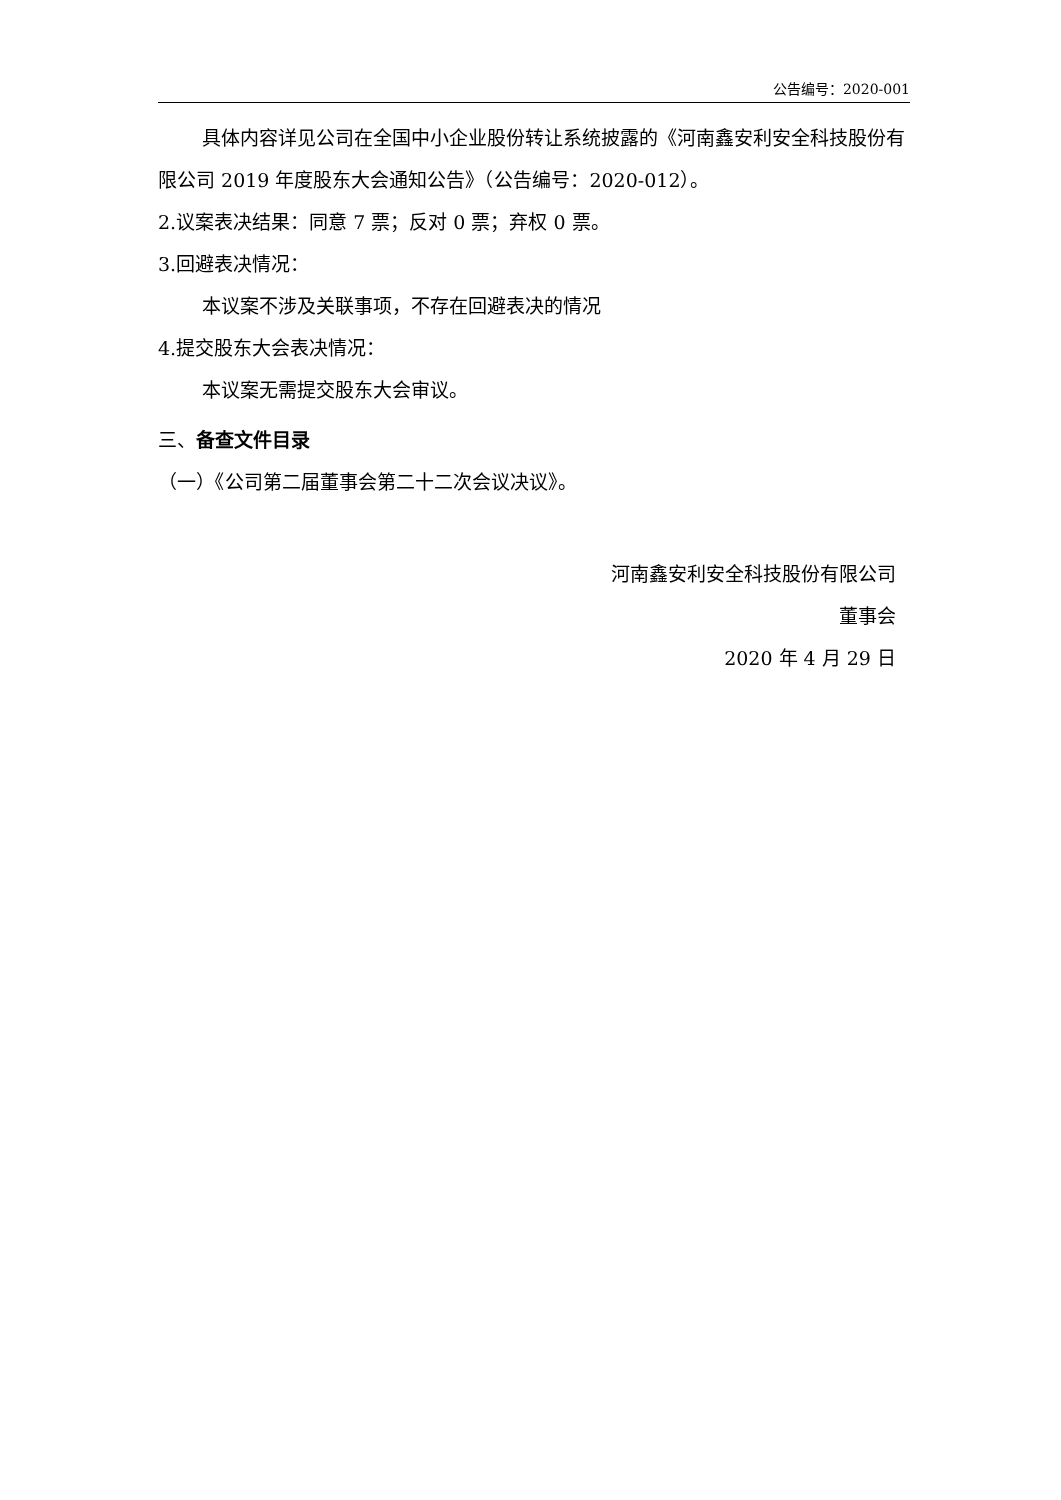公告编号：2020-001
具体内容详见公司在全国中小企业股份转让系统披露的《河南鑫安利安全科技股份有限公司 2019 年度股东大会通知公告》（公告编号：2020-012）。
2.议案表决结果：同意 7 票；反对 0 票；弃权 0 票。
3.回避表决情况：
本议案不涉及关联事项，不存在回避表决的情况
4.提交股东大会表决情况：
本议案无需提交股东大会审议。
三、备查文件目录
（一）《公司第二届董事会第二十二次会议决议》。
河南鑫安利安全科技股份有限公司
董事会
2020 年 4 月 29 日